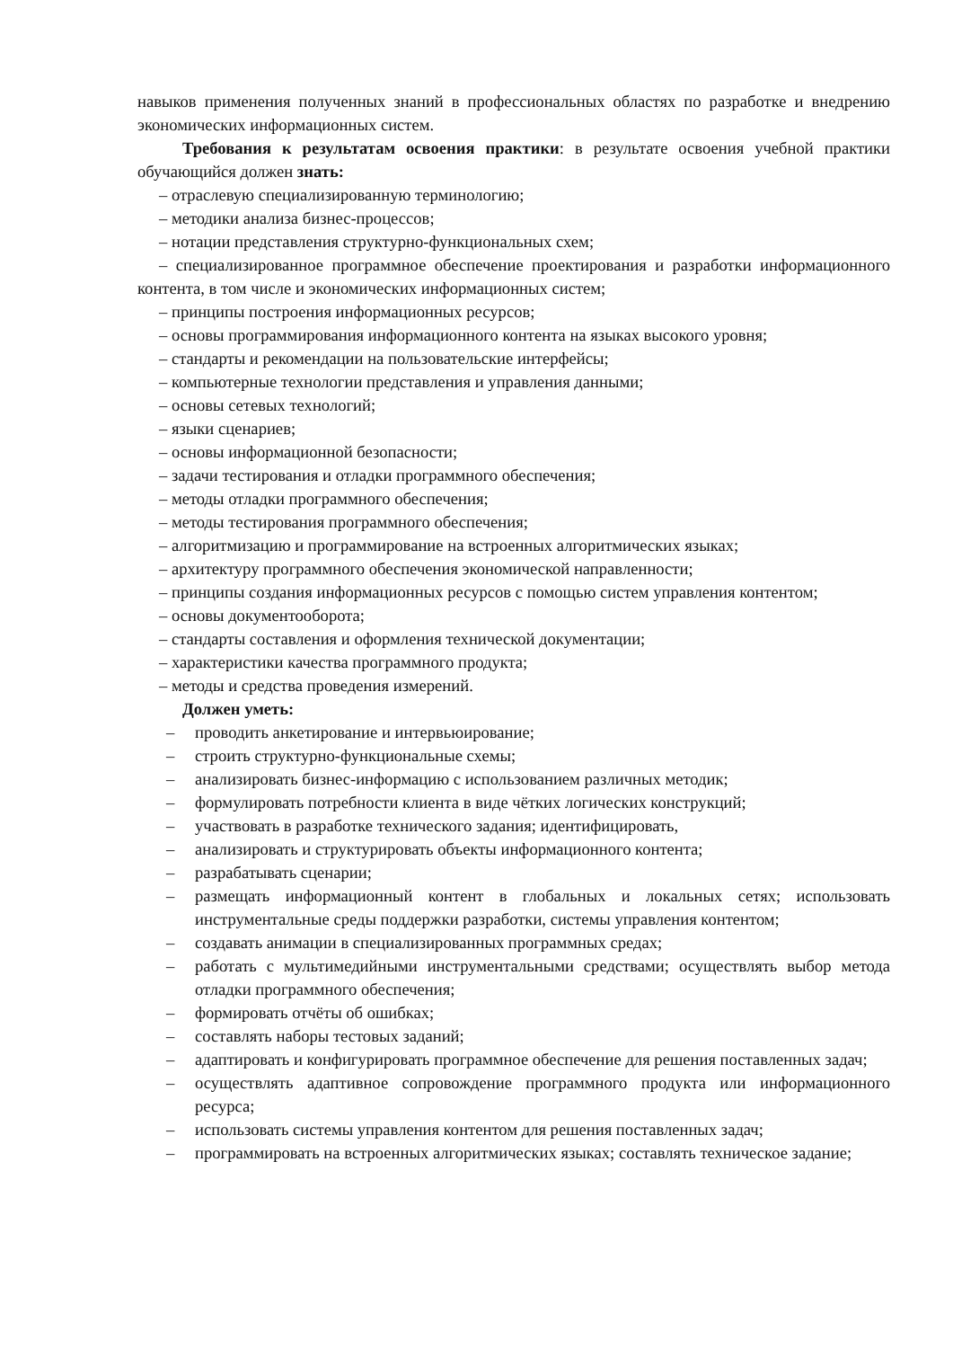навыков применения полученных знаний в профессиональных областях по разработке и внедрению экономических информационных систем.
Требования к результатам освоения практики: в результате освоения учебной практики обучающийся должен знать:
– отраслевую специализированную терминологию;
– методики анализа бизнес-процессов;
– нотации представления структурно-функциональных схем;
– специализированное программное обеспечение проектирования и разработки информационного контента, в том числе и экономических информационных систем;
– принципы построения информационных ресурсов;
– основы программирования информационного контента на языках высокого уровня;
– стандарты и рекомендации на пользовательские интерфейсы;
– компьютерные технологии представления и управления данными;
– основы сетевых технологий;
– языки сценариев;
– основы информационной безопасности;
– задачи тестирования и отладки программного обеспечения;
– методы отладки программного обеспечения;
– методы тестирования программного обеспечения;
– алгоритмизацию и программирование на встроенных алгоритмических языках;
– архитектуру программного обеспечения экономической направленности;
– принципы создания информационных ресурсов с помощью систем управления контентом;
– основы документооборота;
– стандарты составления и оформления технической документации;
– характеристики качества программного продукта;
– методы и средства проведения измерений.
Должен уметь:
– проводить анкетирование и интервьюирование;
– строить структурно-функциональные схемы;
– анализировать бизнес-информацию с использованием различных методик;
– формулировать потребности клиента в виде чётких логических конструкций;
– участвовать в разработке технического задания; идентифицировать,
– анализировать и структурировать объекты информационного контента;
– разрабатывать сценарии;
– размещать информационный контент в глобальных и локальных сетях; использовать инструментальные среды поддержки разработки, системы управления контентом;
– создавать анимации в специализированных программных средах;
– работать с мультимедийными инструментальными средствами; осуществлять выбор метода отладки программного обеспечения;
– формировать отчёты об ошибках;
– составлять наборы тестовых заданий;
– адаптировать и конфигурировать программное обеспечение для решения поставленных задач;
– осуществлять адаптивное сопровождение программного продукта или информационного ресурса;
– использовать системы управления контентом для решения поставленных задач;
– программировать на встроенных алгоритмических языках; составлять техническое задание;